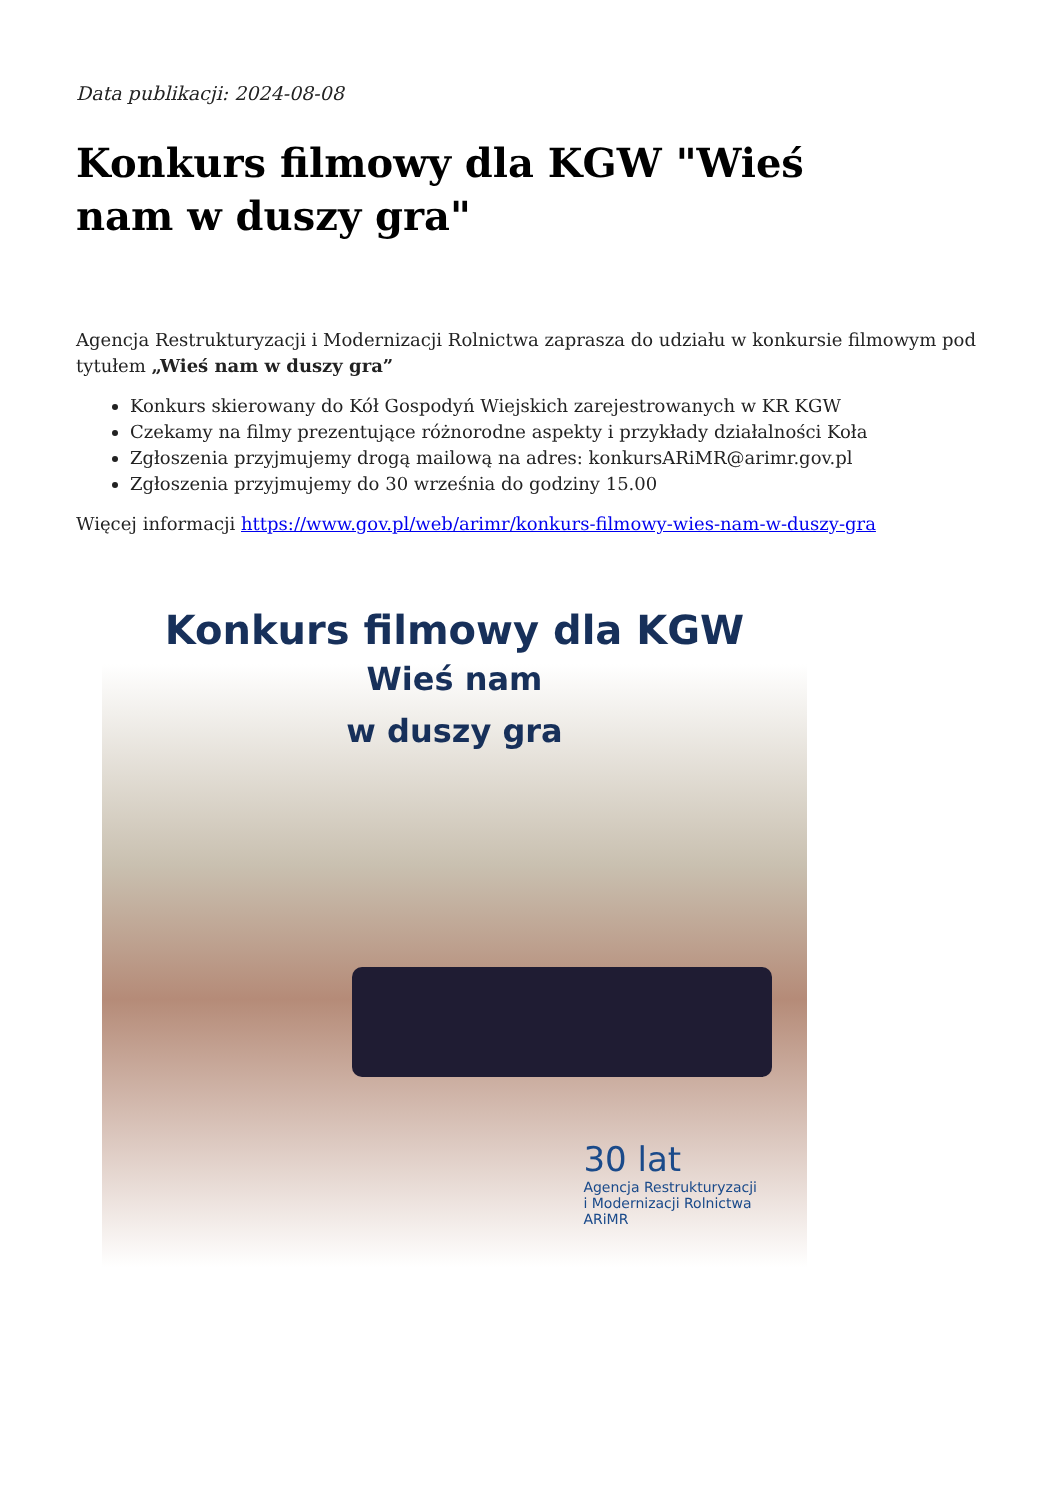Data publikacji: 2024-08-08
Konkurs filmowy dla KGW "Wieś nam w duszy gra"
Agencja Restrukturyzacji i Modernizacji Rolnictwa zaprasza do udziału w konkursie filmowym pod tytułem „Wieś nam w duszy gra”
Konkurs skierowany do Kół Gospodyń Wiejskich zarejestrowanych w KR KGW
Czekamy na filmy prezentujące różnorodne aspekty i przykłady działalności Koła
Zgłoszenia przyjmujemy drogą mailową na adres: konkursARiMR@arimr.gov.pl
Zgłoszenia przyjmujemy do 30 września do godziny 15.00
Więcej informacji https://www.gov.pl/web/arimr/konkurs-filmowy-wies-nam-w-duszy-gra
Konkurs filmowy dla KGW
Wieś nam
w duszy gra
30 lat
Agencja Restrukturyzacji
i Modernizacji Rolnictwa
ARiMR